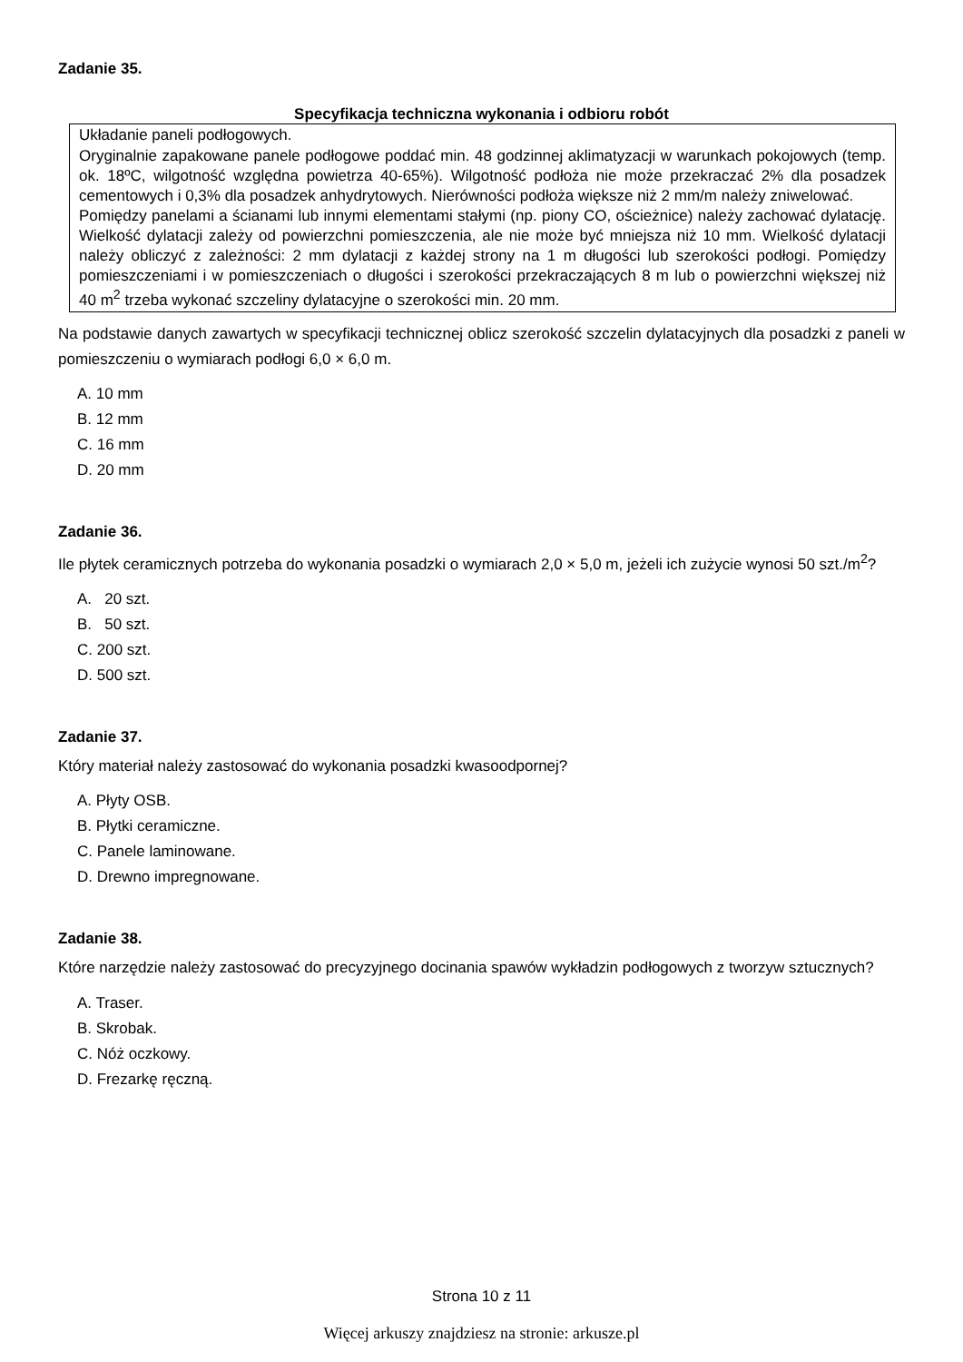Zadanie 35.
Specyfikacja techniczna wykonania i odbioru robót
Układanie paneli podłogowych.
Oryginalnie zapakowane panele podłogowe poddać min. 48 godzinnej aklimatyzacji w warunkach pokojowych (temp. ok. 18ºC, wilgotność względna powietrza 40-65%). Wilgotność podłoża nie może przekraczać 2% dla posadzek cementowych i 0,3% dla posadzek anhydrytowych. Nierówności podłoża większe niż 2 mm/m należy zniwelować.
Pomiędzy panelami a ścianami lub innymi elementami stałymi (np. piony CO, ościeżnice) należy zachować dylatację. Wielkość dylatacji zależy od powierzchni pomieszczenia, ale nie może być mniejsza niż 10 mm. Wielkość dylatacji należy obliczyć z zależności: 2 mm dylatacji z każdej strony na 1 m długości lub szerokości podłogi. Pomiędzy pomieszczeniami i w pomieszczeniach o długości i szerokości przekraczających 8 m lub o powierzchni większej niż 40 m<sup>2</sup> trzeba wykonać szczeliny dylatacyjne o szerokości min. 20 mm.
Na podstawie danych zawartych w specyfikacji technicznej oblicz szerokość szczelin dylatacyjnych dla posadzki z paneli w pomieszczeniu o wymiarach podłogi 6,0 × 6,0 m.
A. 10 mm
B. 12 mm
C. 16 mm
D. 20 mm
Zadanie 36.
Ile płytek ceramicznych potrzeba do wykonania posadzki o wymiarach 2,0 × 5,0 m, jeżeli ich zużycie wynosi 50 szt./m<sup>2</sup>?
A. 20 szt.
B. 50 szt.
C. 200 szt.
D. 500 szt.
Zadanie 37.
Który materiał należy zastosować do wykonania posadzki kwasoodpornej?
A. Płyty OSB.
B. Płytki ceramiczne.
C. Panele laminowane.
D. Drewno impregnowane.
Zadanie 38.
Które narzędzie należy zastosować do precyzyjnego docinania spawów wykładzin podłogowych z tworzyw sztucznych?
A. Traser.
B. Skrobak.
C. Nóż oczkowy.
D. Frezarkę ręczną.
Strona 10 z 11
Więcej arkuszy znajdziesz na stronie: arkusze.pl